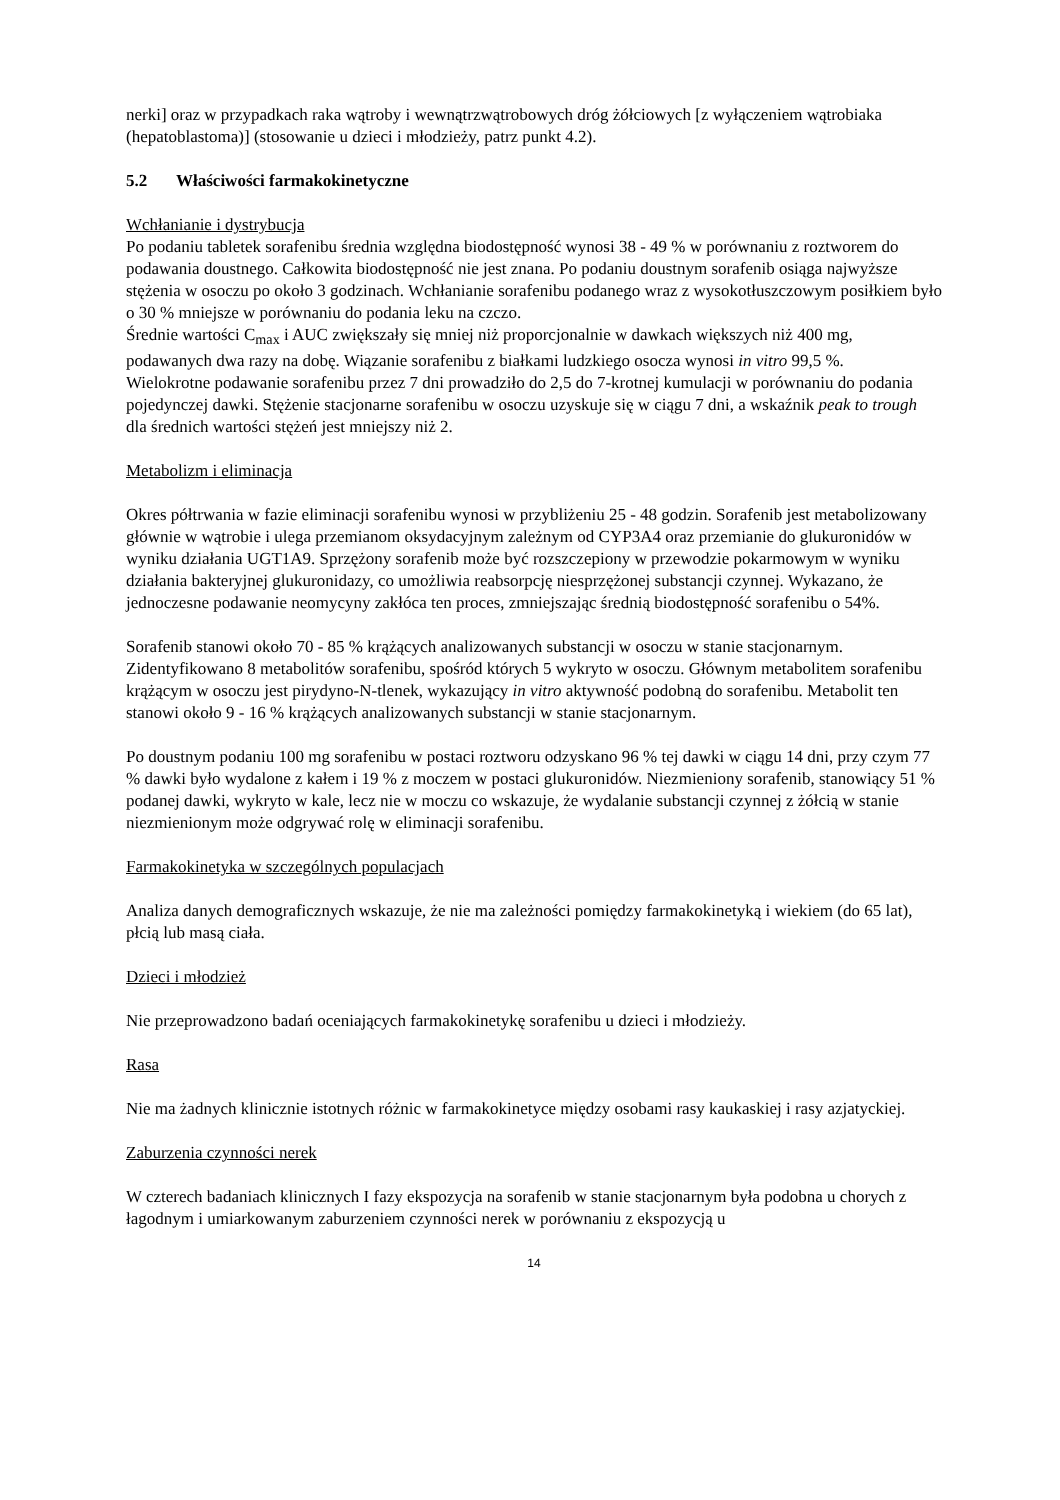nerki] oraz w przypadkach raka wątroby i wewnątrzwątrobowych dróg żółciowych [z wyłączeniem wątrobiaka (hepatoblastoma)] (stosowanie u dzieci i młodzieży, patrz punkt 4.2).
5.2 Właściwości farmakokinetyczne
Wchłanianie i dystrybucja
Po podaniu tabletek sorafenibu średnia względna biodostępność wynosi 38 - 49 % w porównaniu z roztworem do podawania doustnego. Całkowita biodostępność nie jest znana. Po podaniu doustnym sorafenib osiąga najwyższe stężenia w osoczu po około 3 godzinach. Wchłanianie sorafenibu podanego wraz z wysokotłuszczowym posiłkiem było o 30 % mniejsze w porównaniu do podania leku na czczo.
Średnie wartości C<sub>max</sub> i AUC zwiększały się mniej niż proporcjonalnie w dawkach większych niż 400 mg, podawanych dwa razy na dobę. Wiązanie sorafenibu z białkami ludzkiego osocza wynosi in vitro 99,5 %.
Wielokrotne podawanie sorafenibu przez 7 dni prowadziło do 2,5 do 7-krotnej kumulacji w porównaniu do podania pojedynczej dawki. Stężenie stacjonarne sorafenibu w osoczu uzyskuje się w ciągu 7 dni, a wskaźnik peak to trough dla średnich wartości stężeń jest mniejszy niż 2.
Metabolizm i eliminacja
Okres półtrwania w fazie eliminacji sorafenibu wynosi w przybliżeniu 25 - 48 godzin. Sorafenib jest metabolizowany głównie w wątrobie i ulega przemianom oksydacyjnym zależnym od CYP3A4 oraz przemianie do glukuronidów w wyniku działania UGT1A9. Sprzężony sorafenib może być rozszczepiony w przewodzie pokarmowym w wyniku działania bakteryjnej glukuronidazy, co umożliwia reabsorpcję niesprzężonej substancji czynnej. Wykazano, że jednoczesne podawanie neomycyny zakłóca ten proces, zmniejszając średnią biodostępność sorafenibu o 54%.
Sorafenib stanowi około 70 - 85 % krążących analizowanych substancji w osoczu w stanie stacjonarnym. Zidentyfikowano 8 metabolitów sorafenibu, spośród których 5 wykryto w osoczu. Głównym metabolitem sorafenibu krążącym w osoczu jest pirydyno-N-tlenek, wykazujący in vitro aktywność podobną do sorafenibu. Metabolit ten stanowi około 9 - 16 % krążących analizowanych substancji w stanie stacjonarnym.
Po doustnym podaniu 100 mg sorafenibu w postaci roztworu odzyskano 96 % tej dawki w ciągu 14 dni, przy czym 77 % dawki było wydalone z kałem i 19 % z moczem w postaci glukuronidów. Niezmieniony sorafenib, stanowiący 51 % podanej dawki, wykryto w kale, lecz nie w moczu co wskazuje, że wydalanie substancji czynnej z żółcią w stanie niezmienionym może odgrywać rolę w eliminacji sorafenibu.
Farmakokinetyka w szczególnych populacjach
Analiza danych demograficznych wskazuje, że nie ma zależności pomiędzy farmakokinetyką i wiekiem (do 65 lat), płcią lub masą ciała.
Dzieci i młodzież
Nie przeprowadzono badań oceniających farmakokinetykę sorafenibu u dzieci i młodzieży.
Rasa
Nie ma żadnych klinicznie istotnych różnic w farmakokinetyce między osobami rasy kaukaskiej i rasy azjatyckiej.
Zaburzenia czynności nerek
W czterech badaniach klinicznych I fazy ekspozycja na sorafenib w stanie stacjonarnym była podobna u chorych z łagodnym i umiarkowanym zaburzeniem czynności nerek w porównaniu z ekspozycją u
14